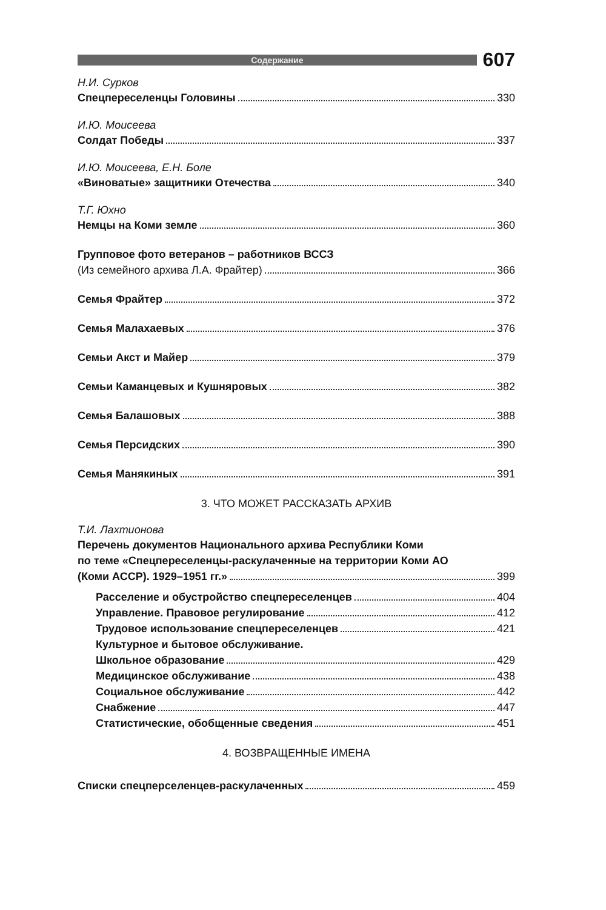Содержание
607
Н.И. Сурков
Спецпереселенцы Головины 330
И.Ю. Моисеева
Солдат Победы 337
И.Ю. Моисеева, Е.Н. Боле
«Виноватые» защитники Отечества 340
Т.Г. Юхно
Немцы на Коми земле 360
Групповое фото ветеранов – работников ВССЗ
(Из семейного архива Л.А. Фрайтер) 366
Семья Фрайтер 372
Семья Малахаевых 376
Семьи Акст и Майер 379
Семьи Каманцевых и Кушняровых 382
Семья Балашовых 388
Семья Персидских 390
Семья Манякиных 391
3. ЧТО МОЖЕТ РАССКАЗАТЬ АРХИВ
Т.И. Лахтионова
Перечень документов Национального архива Республики Коми
по теме «Спецпереселенцы-раскулаченные на территории Коми АО
(Коми АССР). 1929–1951 гг.» 399
Расселение и обустройство спецпереселенцев 404
Управление. Правовое регулирование 412
Трудовое использование спецпереселенцев 421
Культурное и бытовое обслуживание.
Школьное образование 429
Медицинское обслуживание 438
Социальное обслуживание 442
Снабжение 447
Статистические, обобщенные сведения 451
4. ВОЗВРАЩЕННЫЕ ИМЕНА
Списки спецперселенцев-раскулаченных 459